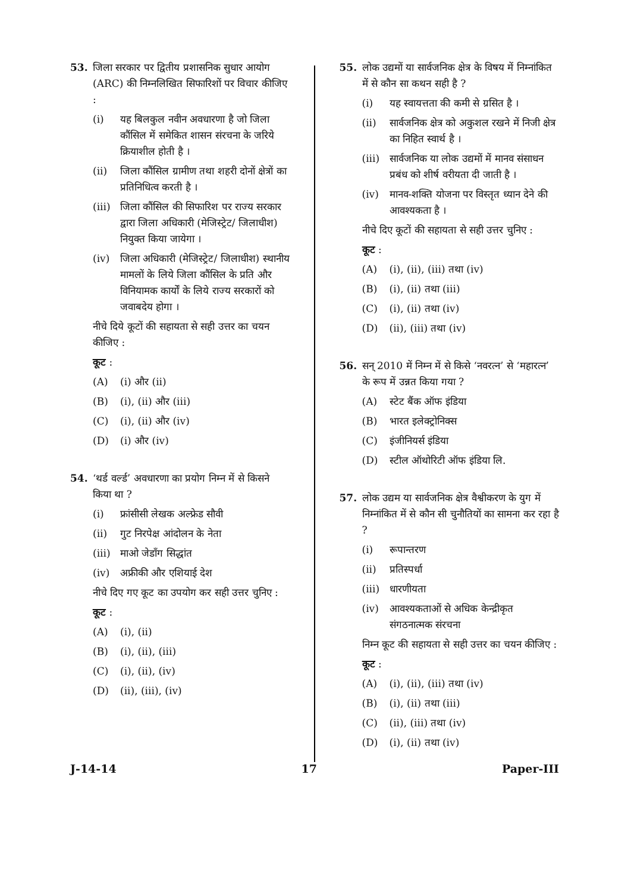53. जिला सरकार पर द्वितीय प्रशासनिक सुधार आयोग (ARC) की निम्नलिखित सिफारिशों पर विचार कीजिए :
(i) यह बिलकुल नवीन अवधारणा है जो जिला कौंसिल में समेकित शासन संरचना के जरिये क्रियाशील होती है ।
(ii) जिला कौंसिल ग्रामीण तथा शहरी दोनों क्षेत्रों का प्रतिनिधित्व करती है ।
(iii) जिला कौंसिल की सिफारिश पर राज्य सरकार द्वारा जिला अधिकारी (मेजिस्ट्रेट/ जिलाधीश) नियुक्त किया जायेगा ।
(iv) जिला अधिकारी (मेजिस्ट्रेट/ जिलाधीश) स्थानीय मामलों के लिये जिला कौंसिल के प्रति और विनियामक कार्यों के लिये राज्य सरकारों को जवाबदेय होगा ।
नीचे दिये कूटों की सहायता से सही उत्तर का चयन कीजिए :
कूट :
(A) (i) और (ii)
(B) (i), (ii) और (iii)
(C) (i), (ii) और (iv)
(D) (i) और (iv)
54. ‘थर्ड वर्ल्ड’ अवधारणा का प्रयोग निम्न में से किसने किया था ?
(i) फ्रांसीसी लेखक अल्फ्रेड सौवी
(ii) गुट निरपेक्ष आंदोलन के नेता
(iii) माओ जेडाँग सिद्धांत
(iv) अफ्रीकी और एशियाई देश
नीचे दिए गए कूट का उपयोग कर सही उत्तर चुनिए :
कूट :
(A) (i), (ii)
(B) (i), (ii), (iii)
(C) (i), (ii), (iv)
(D) (ii), (iii), (iv)
55. लोक उद्यमों या सार्वजनिक क्षेत्र के विषय में निम्नांकित में से कौन सा कथन सही है ?
(i) यह स्वायत्तता की कमी से ग्रसित है ।
(ii) सार्वजनिक क्षेत्र को अकुशल रखने में निजी क्षेत्र का निहित स्वार्थ है ।
(iii) सार्वजनिक या लोक उद्यमों में मानव संसाधन प्रबंध को शीर्ष वरीयता दी जाती है ।
(iv) मानव-शक्ति योजना पर विस्तृत ध्यान देने की आवश्यकता है ।
नीचे दिए कूटों की सहायता से सही उत्तर चुनिए :
कूट :
(A) (i), (ii), (iii) तथा (iv)
(B) (i), (ii) तथा (iii)
(C) (i), (ii) तथा (iv)
(D) (ii), (iii) तथा (iv)
56. सन् 2010 में निम्न में से किसे ‘नवरत्न’ से ‘महारत्न’ के रूप में उन्नत किया गया ?
(A) स्टेट बैंक ऑफ इंडिया
(B) भारत इलेक्ट्रोनिक्स
(C) इंजीनियर्स इंडिया
(D) स्टील ऑथोरिटी ऑफ इंडिया लि.
57. लोक उद्यम या सार्वजनिक क्षेत्र वैश्वीकरण के युग में निम्नांकित में से कौन सी चुनौतियों का सामना कर रहा है ?
(i) रूपान्तरण
(ii) प्रतिस्पर्धा
(iii) धारणीयता
(iv) आवश्यकताओं से अधिक केन्द्रीकृत संगठनात्मक संरचना
निम्न कूट की सहायता से सही उत्तर का चयन कीजिए :
कूट :
(A) (i), (ii), (iii) तथा (iv)
(B) (i), (ii) तथा (iii)
(C) (ii), (iii) तथा (iv)
(D) (i), (ii) तथा (iv)
J-14-14 17 Paper-III